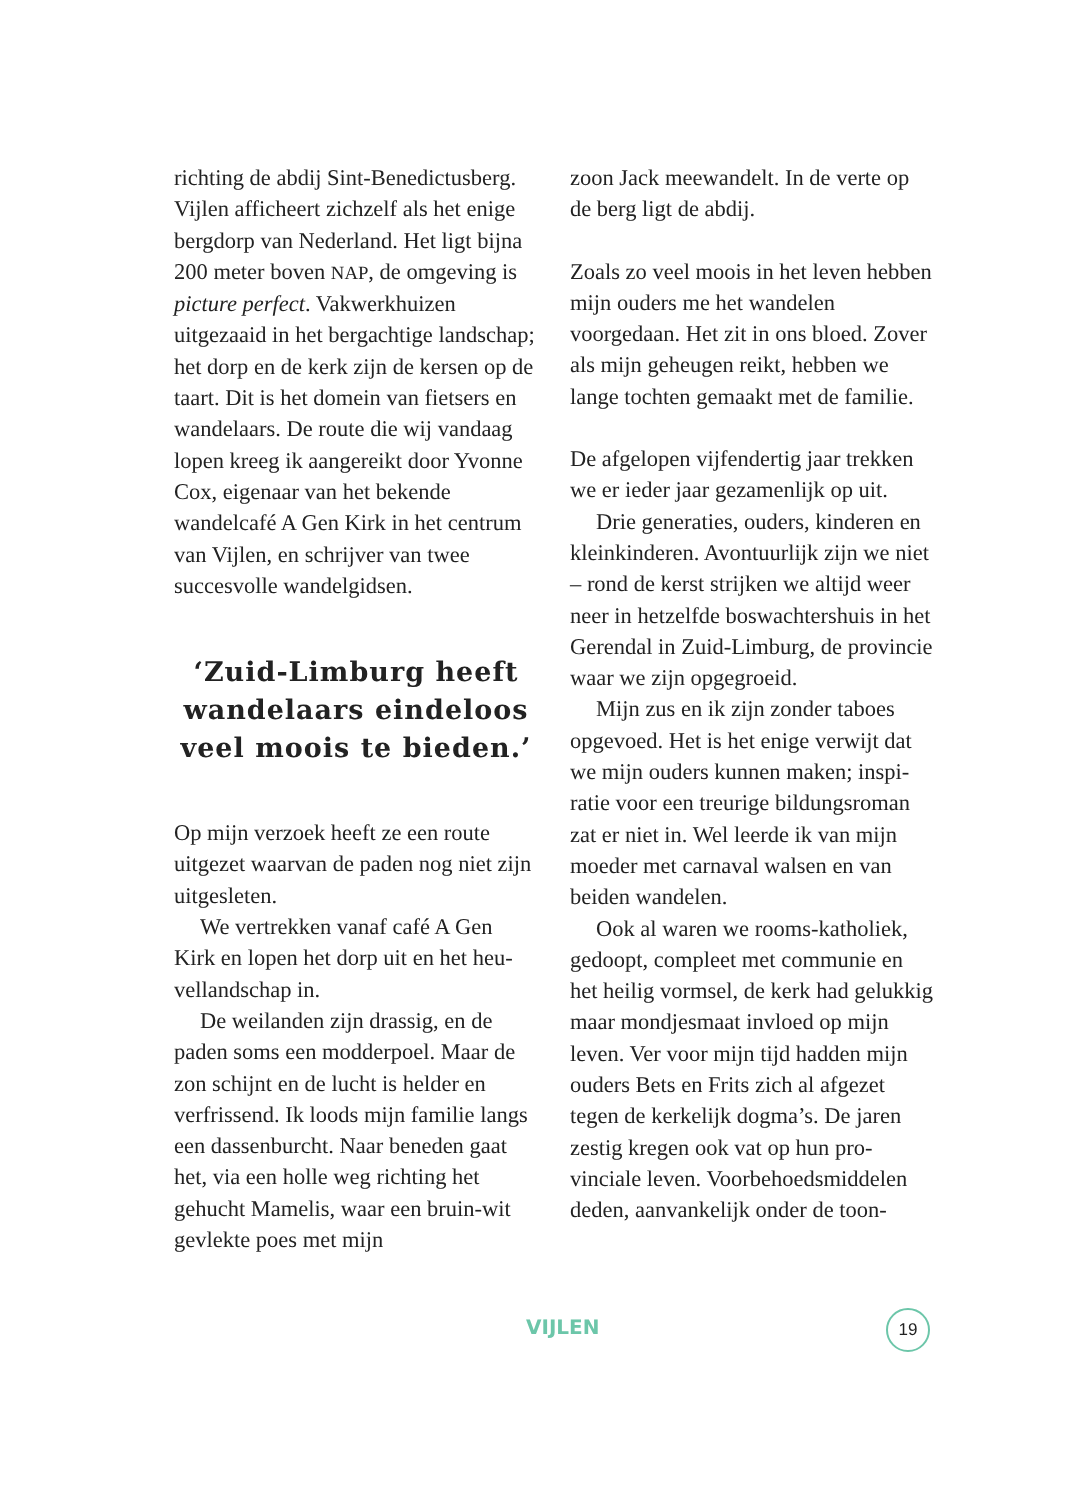richting de abdij Sint-Benedictus­berg. Vijlen afficheert zichzelf als het enige bergdorp van Nederland. Het ligt bijna 200 meter boven NAP, de omgeving is picture perfect. Vakwerk­huizen uitgezaaid in het bergachtige landschap; het dorp en de kerk zijn de kersen op de taart. Dit is het do­mein van fietsers en wandelaars. De route die wij vandaag lopen kreeg ik aangereikt door Yvonne Cox, eige­naar van het bekende wandelcafé A Gen Kirk in het centrum van Vijlen, en schrijver van twee succesvolle wandelgidsen.
‘Zuid-Limburg heeft wandelaars eindeloos veel moois te bieden.’
Op mijn verzoek heeft ze een route uitgezet waarvan de paden nog niet zijn uitgesleten.
We vertrekken vanaf café A Gen Kirk en lopen het dorp uit en het heu­vellandschap in.
De weilanden zijn drassig, en de paden soms een modderpoel. Maar de zon schijnt en de lucht is helder en verfrissend. Ik loods mijn familie langs een dassenburcht. Naar bene­den gaat het, via een holle weg rich­ting het gehucht Mamelis, waar een bruin-wit gevlekte poes met mijn
zoon Jack meewandelt. In de verte op de berg ligt de abdij.
Zoals zo veel moois in het leven heb­ben mijn ouders me het wandelen voorgedaan. Het zit in ons bloed. Zover als mijn geheugen reikt, hebben we lange tochten gemaakt met de familie.
De afgelopen vijfendertig jaar trekken we er ieder jaar gezamenlijk op uit.
Drie generaties, ouders, kinderen en kleinkinderen. Avontuurlijk zijn we niet – rond de kerst strijken we altijd weer neer in hetzelfde boswachters­huis in het Gerendal in Zuid-Limburg, de provincie waar we zijn opgegroeid.
Mijn zus en ik zijn zonder taboes opgevoed. Het is het enige verwijt dat we mijn ouders kunnen maken; inspi­ratie voor een treurige bildungsro­man zat er niet in. Wel leerde ik van mijn moeder met carnaval walsen en van beiden wandelen.
Ook al waren we rooms-katholiek, gedoopt, compleet met communie en het heilig vormsel, de kerk had geluk­kig maar mondjesmaat invloed op mijn leven. Ver voor mijn tijd hadden mijn ouders Bets en Frits zich al afge­zet tegen de kerkelijk dogma’s. De ja­ren zestig kregen ook vat op hun pro­vinciale leven. Voorbehoedsmiddelen deden, aanvankelijk onder de toon-
VIJLEN 19